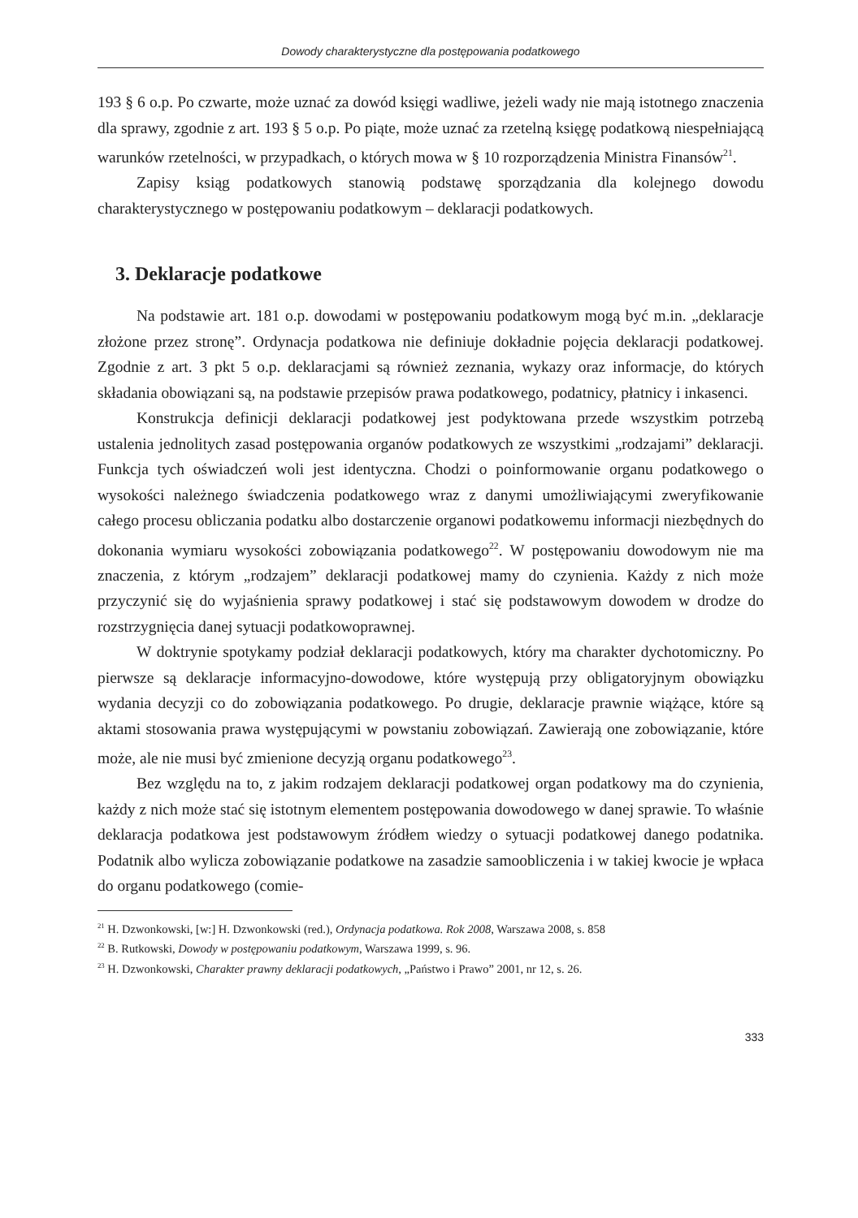Dowody charakterystyczne dla postępowania podatkowego
193 § 6 o.p. Po czwarte, może uznać za dowód księgi wadliwe, jeżeli wady nie mają istotnego znaczenia dla sprawy, zgodnie z art. 193 § 5 o.p. Po piąte, może uznać za rzetelną księgę podatkową niespełniającą warunków rzetelności, w przypadkach, o których mowa w § 10 rozporządzenia Ministra Finansów<sup>21</sup>.
Zapisy ksiąg podatkowych stanowią podstawę sporządzania dla kolejnego dowodu charakterystycznego w postępowaniu podatkowym – deklaracji podatkowych.
3. Deklaracje podatkowe
Na podstawie art. 181 o.p. dowodami w postępowaniu podatkowym mogą być m.in. „deklaracje złożone przez stronę”. Ordynacja podatkowa nie definiuje dokładnie pojęcia deklaracji podatkowej. Zgodnie z art. 3 pkt 5 o.p. deklaracjami są również zeznania, wykazy oraz informacje, do których składania obowiązani są, na podstawie przepisów prawa podatkowego, podatnicy, płatnicy i inkasenci.
Konstrukcja definicji deklaracji podatkowej jest podyktowana przede wszystkim potrzebą ustalenia jednolitych zasad postępowania organów podatkowych ze wszystkimi „rodzajami” deklaracji. Funkcja tych oświadczeń woli jest identyczna. Chodzi o poinformowanie organu podatkowego o wysokości należnego świadczenia podatkowego wraz z danymi umożliwiającymi zweryfikowanie całego procesu obliczania podatku albo dostarczenie organowi podatkowemu informacji niezbędnych do dokonania wymiaru wysokości zobowiązania podatkowego<sup>22</sup>. W postępowaniu dowodowym nie ma znaczenia, z którym „rodzajem” deklaracji podatkowej mamy do czynienia. Każdy z nich może przyczynić się do wyjaśnienia sprawy podatkowej i stać się podstawowym dowodem w drodze do rozstrzygnięcia danej sytuacji podatkowoprawnej.
W doktrynie spotykamy podział deklaracji podatkowych, który ma charakter dychotomiczny. Po pierwsze są deklaracje informacyjno-dowodowe, które występują przy obligatoryjnym obowiązku wydania decyzji co do zobowiązania podatkowego. Po drugie, deklaracje prawnie wiążące, które są aktami stosowania prawa występującymi w powstaniu zobowiązań. Zawierają one zobowiązanie, które może, ale nie musi być zmienione decyzją organu podatkowego<sup>23</sup>.
Bez względu na to, z jakim rodzajem deklaracji podatkowej organ podatkowy ma do czynienia, każdy z nich może stać się istotnym elementem postępowania dowodowego w danej sprawie. To właśnie deklaracja podatkowa jest podstawowym źródłem wiedzy o sytuacji podatkowej danego podatnika. Podatnik albo wylicza zobowiązanie podatkowe na zasadzie samoobliczenia i w takiej kwocie je wpłaca do organu podatkowego (comie-
<sup>21</sup> H. Dzwonkowski, [w:] H. Dzwonkowski (red.), Ordynacja podatkowa. Rok 2008, Warszawa 2008, s. 858
<sup>22</sup> B. Rutkowski, Dowody w postępowaniu podatkowym, Warszawa 1999, s. 96.
<sup>23</sup> H. Dzwonkowski, Charakter prawny deklaracji podatkowych, „Państwo i Prawo” 2001, nr 12, s. 26.
333